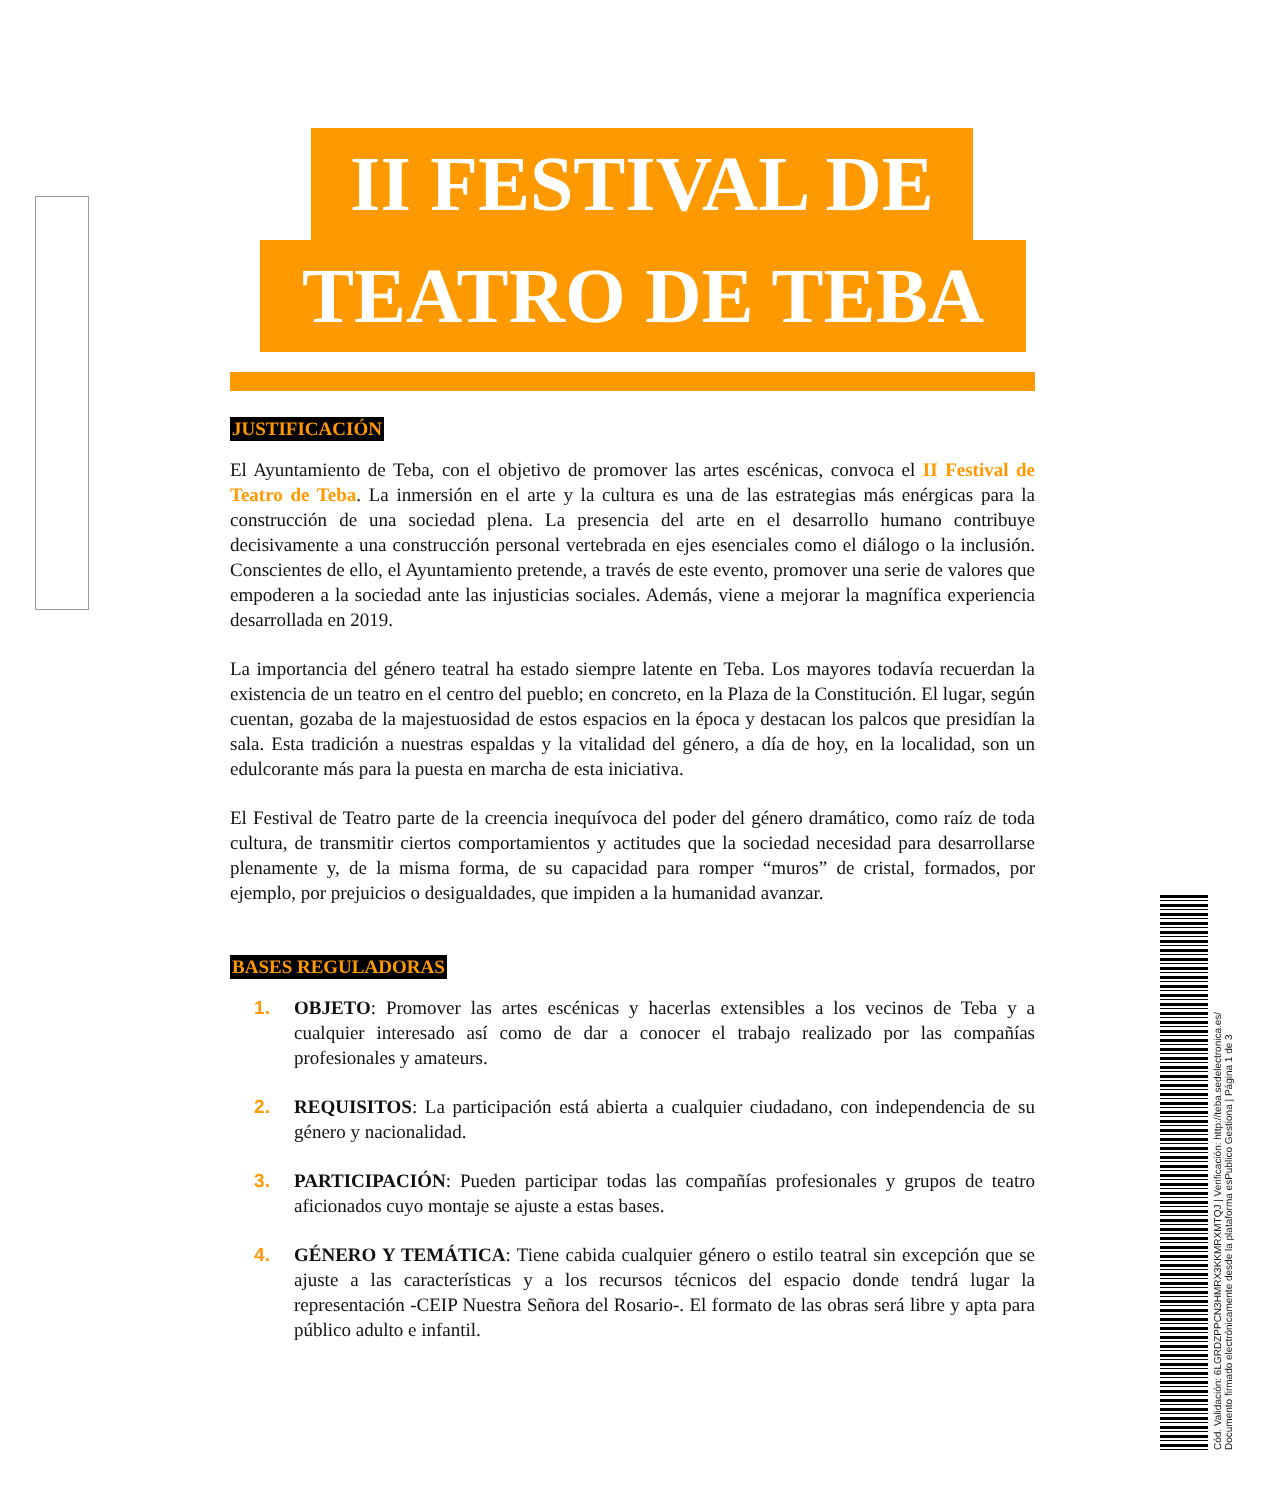II FESTIVAL DE
TEATRO DE TEBA
JUSTIFICACIÓN
El Ayuntamiento de Teba, con el objetivo de promover las artes escénicas, convoca el II Festival de Teatro de Teba. La inmersión en el arte y la cultura es una de las estrategias más enérgicas para la construcción de una sociedad plena. La presencia del arte en el desarrollo humano contribuye decisivamente a una construcción personal vertebrada en ejes esenciales como el diálogo o la inclusión. Conscientes de ello, el Ayuntamiento pretende, a través de este evento, promover una serie de valores que empoderen a la sociedad ante las injusticias sociales. Además, viene a mejorar la magnífica experiencia desarrollada en 2019.
La importancia del género teatral ha estado siempre latente en Teba. Los mayores todavía recuerdan la existencia de un teatro en el centro del pueblo; en concreto, en la Plaza de la Constitución. El lugar, según cuentan, gozaba de la majestuosidad de estos espacios en la época y destacan los palcos que presidían la sala. Esta tradición a nuestras espaldas y la vitalidad del género, a día de hoy, en la localidad, son un edulcorante más para la puesta en marcha de esta iniciativa.
El Festival de Teatro parte de la creencia inequívoca del poder del género dramático, como raíz de toda cultura, de transmitir ciertos comportamientos y actitudes que la sociedad necesidad para desarrollarse plenamente y, de la misma forma, de su capacidad para romper “muros” de cristal, formados, por ejemplo, por prejuicios o desigualdades, que impiden a la humanidad avanzar.
BASES REGULADORAS
1. OBJETO: Promover las artes escénicas y hacerlas extensibles a los vecinos de Teba y a cualquier interesado así como de dar a conocer el trabajo realizado por las compañías profesionales y amateurs.
2. REQUISITOS: La participación está abierta a cualquier ciudadano, con independencia de su género y nacionalidad.
3. PARTICIPACIÓN: Pueden participar todas las compañías profesionales y grupos de teatro aficionados cuyo montaje se ajuste a estas bases.
4. GÉNERO Y TEMÁTICA: Tiene cabida cualquier género o estilo teatral sin excepción que se ajuste a las características y a los recursos técnicos del espacio donde tendrá lugar la representación -CEIP Nuestra Señora del Rosario-. El formato de las obras será libre y apta para público adulto e infantil.
Cód. Validación: 6LGRDZPPCN3HMRX3KKMRXMTQJ | Verificación: http://teba.sedelectronica.es/
Documento firmado electrónicamente desde la plataforma esPublico Gestiona | Página 1 de 3